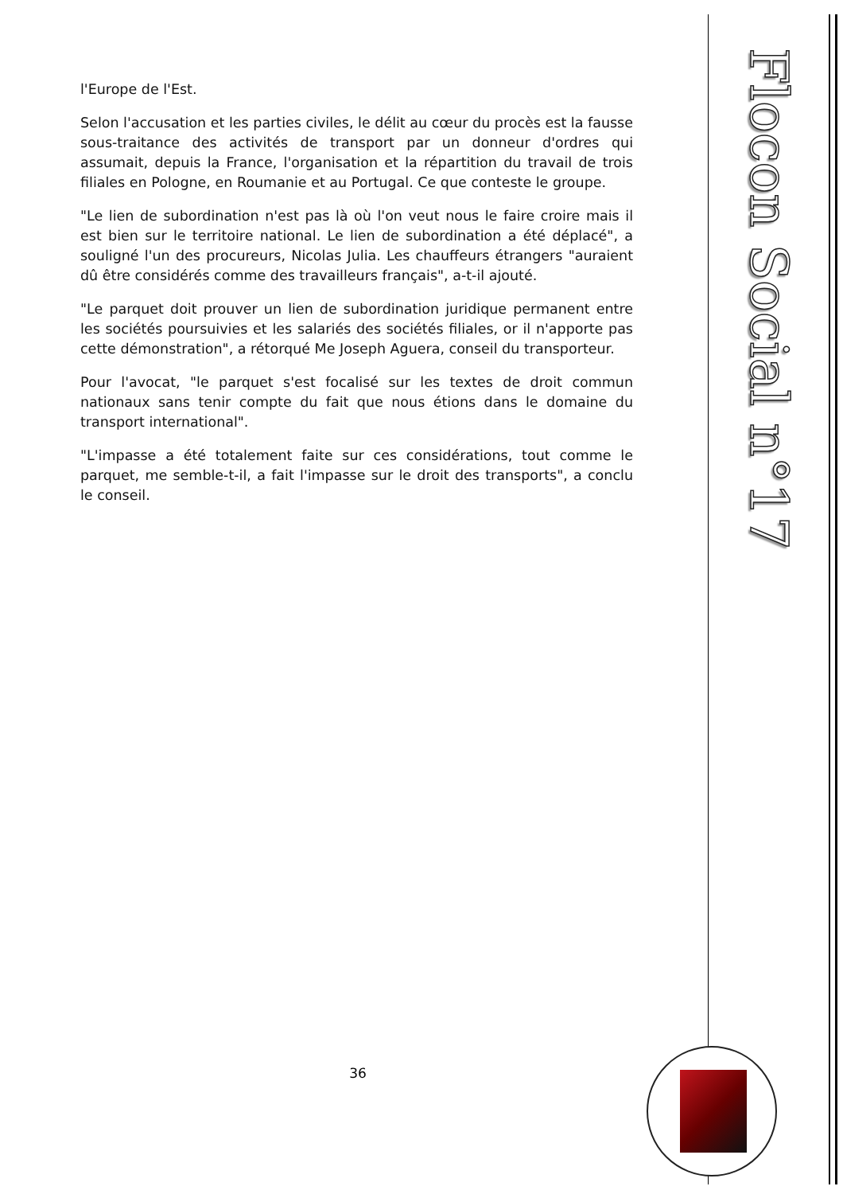Flocon Social n°17
l'Europe de l'Est.
Selon l'accusation et les parties civiles, le délit au cœur du procès est la fausse sous-traitance des activités de transport par un donneur d'ordres qui assumait, depuis la France, l'organisation et la répartition du travail de trois filiales en Pologne, en Roumanie et au Portugal. Ce que conteste le groupe.
"Le lien de subordination n'est pas là où l'on veut nous le faire croire mais il est bien sur le territoire national. Le lien de subordination a été déplacé", a souligné l'un des procureurs, Nicolas Julia. Les chauffeurs étrangers "auraient dû être considérés comme des travailleurs français", a-t-il ajouté.
"Le parquet doit prouver un lien de subordination juridique permanent entre les sociétés poursuivies et les salariés des sociétés filiales, or il n'apporte pas cette démonstration", a rétorqué Me Joseph Aguera, conseil du transporteur.
Pour l'avocat, "le parquet s'est focalisé sur les textes de droit commun nationaux sans tenir compte du fait que nous étions dans le domaine du transport international".
"L'impasse a été totalement faite sur ces considérations, tout comme le parquet, me semble-t-il, a fait l'impasse sur le droit des transports", a conclu le conseil.
36